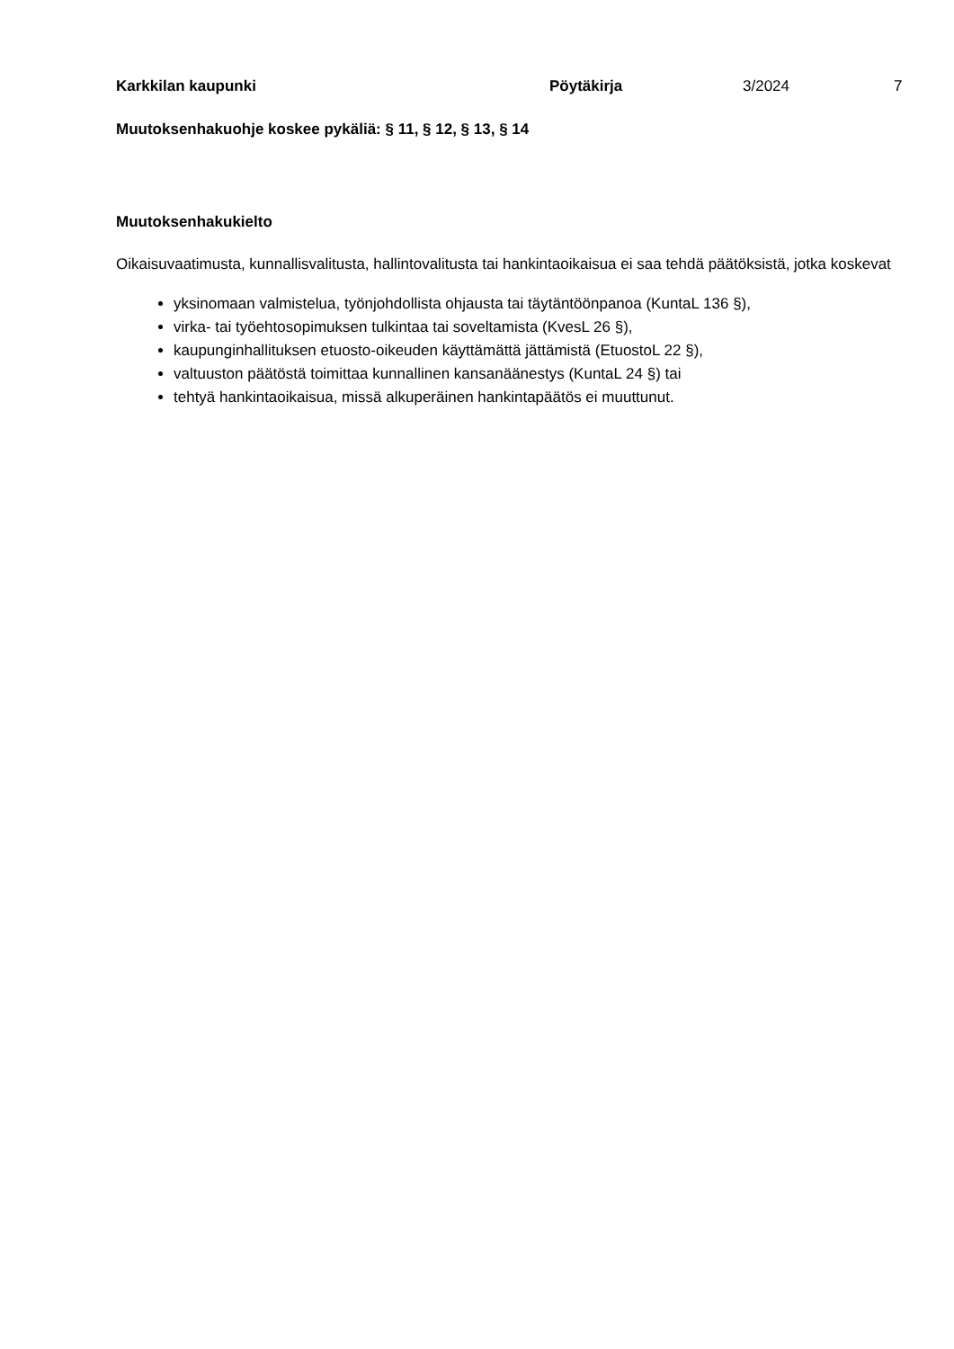Karkkilan kaupunki Pöytäkirja 3/2024 7
Muutoksenhakuohje koskee pykäliä: § 11, § 12, § 13, § 14
Muutoksenhakukielto
Oikaisuvaatimusta, kunnallisvalitusta, hallintovalitusta tai hankintaoikaisua ei saa tehdä päätöksistä, jotka koskevat
yksinomaan valmistelua, työnjohdollista ohjausta tai täytäntöönpanoa (KuntaL 136 §),
virka- tai työehtosopimuksen tulkintaa tai soveltamista (KvesL 26 §),
kaupunginhallituksen etuosto-oikeuden käyttämättä jättämistä (EtuostoL 22 §),
valtuuston päätöstä toimittaa kunnallinen kansanäänestys (KuntaL 24 §) tai
tehtyä hankintaoikaisua, missä alkuperäinen hankintapäätös ei muuttunut.